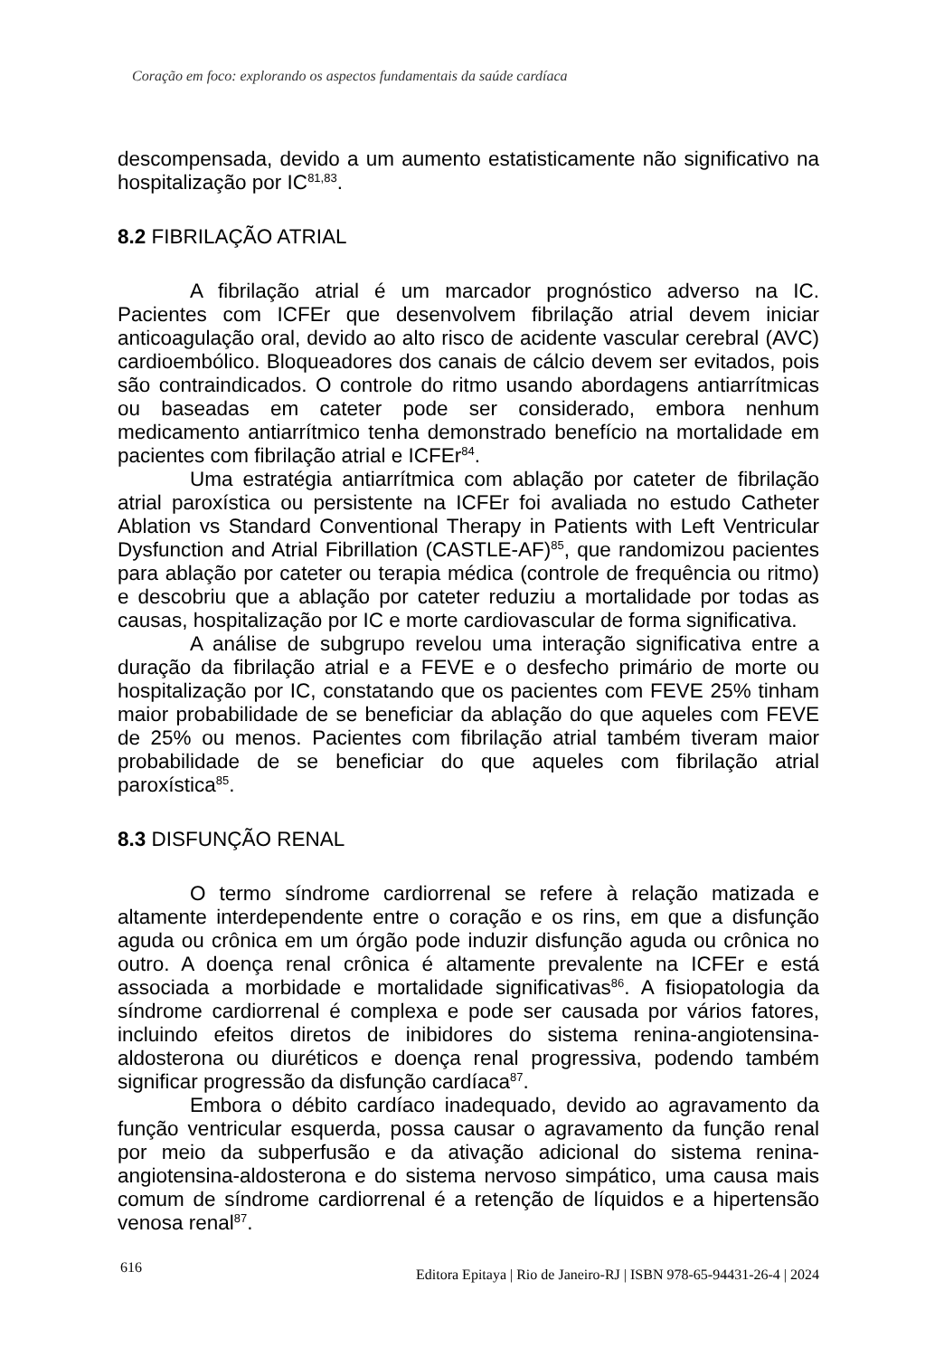Coração em foco: explorando os aspectos fundamentais da saúde cardíaca
descompensada, devido a um aumento estatisticamente não significativo na hospitalização por IC<sup>81,83</sup>.
8.2 FIBRILAÇÃO ATRIAL
A fibrilação atrial é um marcador prognóstico adverso na IC. Pacientes com ICFEr que desenvolvem fibrilação atrial devem iniciar anticoagulação oral, devido ao alto risco de acidente vascular cerebral (AVC) cardioembólico. Bloqueadores dos canais de cálcio devem ser evitados, pois são contraindicados. O controle do ritmo usando abordagens antiarrítmicas ou baseadas em cateter pode ser considerado, embora nenhum medicamento antiarrítmico tenha demonstrado benefício na mortalidade em pacientes com fibrilação atrial e ICFEr<sup>84</sup>.
Uma estratégia antiarrítmica com ablação por cateter de fibrilação atrial paroxística ou persistente na ICFEr foi avaliada no estudo Catheter Ablation vs Standard Conventional Therapy in Patients with Left Ventricular Dysfunction and Atrial Fibrillation (CASTLE-AF)<sup>85</sup>, que randomizou pacientes para ablação por cateter ou terapia médica (controle de frequência ou ritmo) e descobriu que a ablação por cateter reduziu a mortalidade por todas as causas, hospitalização por IC e morte cardiovascular de forma significativa.
A análise de subgrupo revelou uma interação significativa entre a duração da fibrilação atrial e a FEVE e o desfecho primário de morte ou hospitalização por IC, constatando que os pacientes com FEVE 25% tinham maior probabilidade de se beneficiar da ablação do que aqueles com FEVE de 25% ou menos. Pacientes com fibrilação atrial também tiveram maior probabilidade de se beneficiar do que aqueles com fibrilação atrial paroxística<sup>85</sup>.
8.3 DISFUNÇÃO RENAL
O termo síndrome cardiorrenal se refere à relação matizada e altamente interdependente entre o coração e os rins, em que a disfunção aguda ou crônica em um órgão pode induzir disfunção aguda ou crônica no outro. A doença renal crônica é altamente prevalente na ICFEr e está associada a morbidade e mortalidade significativas<sup>86</sup>. A fisiopatologia da síndrome cardiorrenal é complexa e pode ser causada por vários fatores, incluindo efeitos diretos de inibidores do sistema renina-angiotensina-aldosterona ou diuréticos e doença renal progressiva, podendo também significar progressão da disfunção cardíaca<sup>87</sup>.
Embora o débito cardíaco inadequado, devido ao agravamento da função ventricular esquerda, possa causar o agravamento da função renal por meio da subperfusão e da ativação adicional do sistema renina-angiotensina-aldosterona e do sistema nervoso simpático, uma causa mais comum de síndrome cardiorrenal é a retenção de líquidos e a hipertensão venosa renal<sup>87</sup>.
616 Editora Epitaya | Rio de Janeiro-RJ | ISBN 978-65-94431-26-4 | 2024